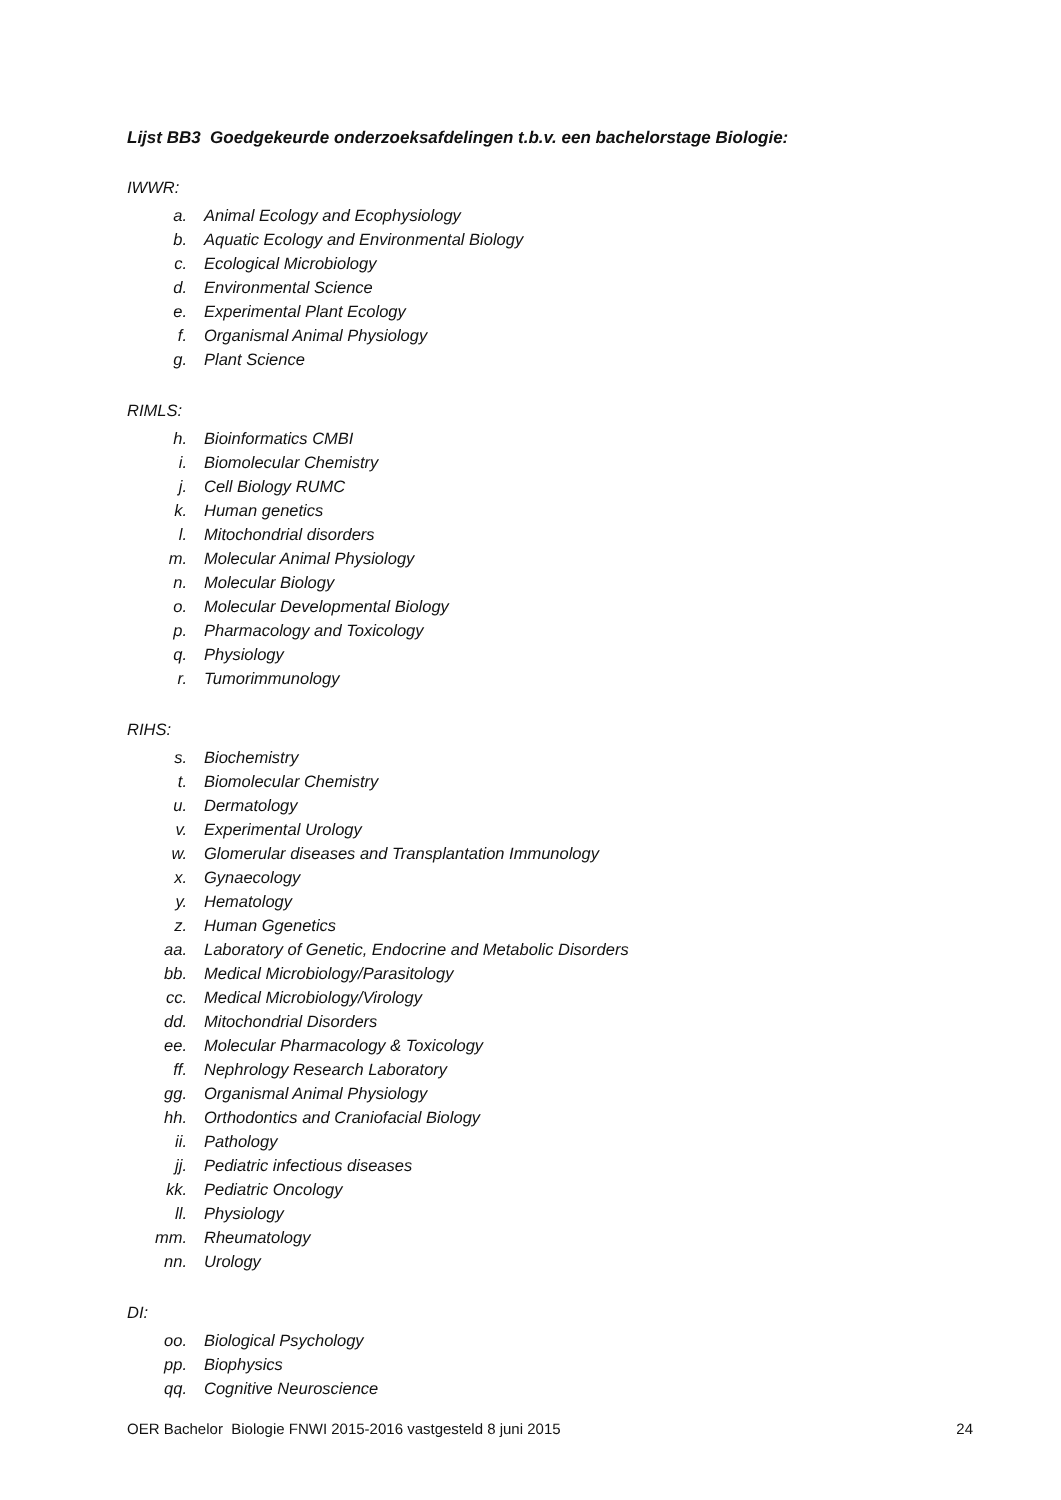Lijst BB3 Goedgekeurde onderzoeksafdelingen t.b.v. een bachelorstage Biologie:
IWWR:
a. Animal Ecology and Ecophysiology
b. Aquatic Ecology and Environmental Biology
c. Ecological Microbiology
d. Environmental Science
e. Experimental Plant Ecology
f. Organismal Animal Physiology
g. Plant Science
RIMLS:
h. Bioinformatics CMBI
i. Biomolecular Chemistry
j. Cell Biology RUMC
k. Human genetics
l. Mitochondrial disorders
m. Molecular Animal Physiology
n. Molecular Biology
o. Molecular Developmental Biology
p. Pharmacology and Toxicology
q. Physiology
r. Tumorimmunology
RIHS:
s. Biochemistry
t. Biomolecular Chemistry
u. Dermatology
v. Experimental Urology
w. Glomerular diseases and Transplantation Immunology
x. Gynaecology
y. Hematology
z. Human Ggenetics
aa. Laboratory of Genetic, Endocrine and Metabolic Disorders
bb. Medical Microbiology/Parasitology
cc. Medical Microbiology/Virology
dd. Mitochondrial Disorders
ee. Molecular Pharmacology & Toxicology
ff. Nephrology Research Laboratory
gg. Organismal Animal Physiology
hh. Orthodontics and Craniofacial Biology
ii. Pathology
jj. Pediatric infectious diseases
kk. Pediatric Oncology
ll. Physiology
mm. Rheumatology
nn. Urology
DI:
oo. Biological Psychology
pp. Biophysics
qq. Cognitive Neuroscience
OER Bachelor Biologie FNWI 2015-2016 vastgesteld 8 juni 2015 24